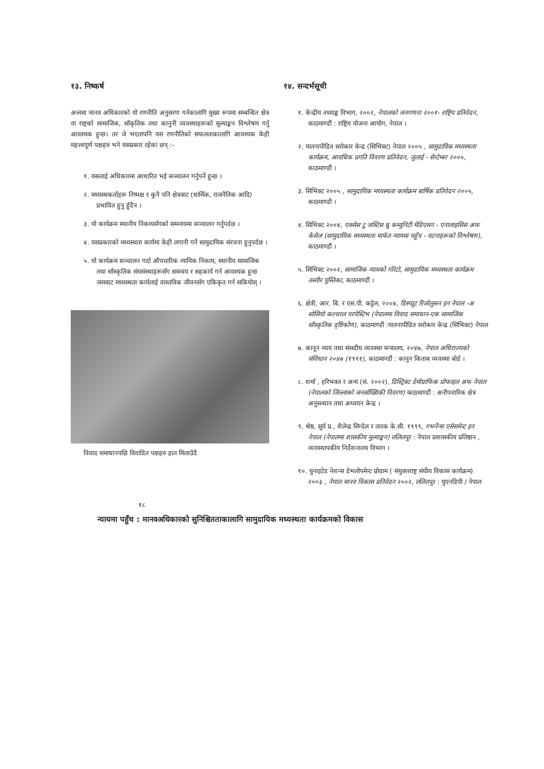१३. निष्कर्ष
अन्तमा मानव अधिकारको यो रणनीति अनुसरण गर्नकालागि मुख्य रूपमा सम्बन्धित क्षेत्र वा राष्ट्रको सामाजिक, साँकृतिक तथा कानुनी व्यवस्थाहरूको मूल्याङ्कन विश्लेषण गर्नु आवश्यक हुन्छ। तर जे भएतापनि यस रणनीतिको सफलताकालागि आवश्यक केही महत्त्वपूर्ण पक्षहरु भने यसप्रकार रहेका छन् :-
१. यसलाई अधिकारमा आधारित भई सञ्चालन गर्नुपर्ने हुन्छ ।
२. मध्यस्थकर्ताहरू निष्पक्ष र कुनै पनि क्षेत्रबाट (धार्मिक, राजनैतिक आदि) प्रभावित हुनु हुँदैन ।
३. यो कार्यक्रम स्थानीय निकायसँगको समन्वयमा सञ्चालन गर्नुपर्दछ ।
४. यसप्रकारको मध्यस्थता कार्यमा केही लगानी गर्ने सामुदायिक संरचना हुनुपर्दछ ।
५. यो कार्यक्रम सञ्चालन गर्दा औपचारिक न्यायिक निकाय, स्थानीय सामाजिक तथा साँस्कृतिक संघसंस्थाहरूसँग समन्वय र सहकार्य गर्न आवश्यक हुन्छ जसबाट मध्यस्थता कार्यलाई वास्तविक जीवनसँग एकिकृत गर्न सकियोस् ।
विवाद समाधानपछि विवादित पक्षहरु हात मिलाउँदै
१४. सन्दर्भसूची
१. केन्द्रीय तथ्याङ्क विभाग, २००२, नेपालको जनगणना २००१- राष्ट्रिय प्रतिवेदन, काठमाण्डौं : राष्ट्रिय योजना आयोग, नेपाल ।
२. यातनापीडित सरोकार केन्द्र (सिभिक्ट) नेपाल २००५ , सामुदायिक मध्यस्थता कार्यक्रम, आवधिक प्रगति विवरण प्रतिवेदन, जुलाई - सेप्टेम्बर २००५, काठमाण्डौं ।
३. सिभिक्ट २००५ , सामुदायिक मध्यस्थता कार्यक्रम बार्षिक प्रतिवेदन २००५, काठमाण्डौं ।
४. सिभिक्ट २००४, एक्सेस टु जस्टिस थ्रु कम्युनिटी मेडिएसन - एनालाइसिस अफ केसेज (सामुदायिक मध्यस्थता मार्फत न्यायमा पहुँच - घटनाहरूको विश्लेषण), काठमाण्डौं ।
५. सिभिक्ट २००२, सामाजिक न्यायको गोरेटो, सामुदायिक मध्यस्थता कार्यक्रम तस्वीर पुस्तिका, काठमाण्डौं ।
६. क्षेत्री, आर. बि. र एस.पी. कट्टेल, २००४, डिस्प्यूट रिजोलुसन इन नेपाल -अ सोसियो कल्चरल परपेस्टिभ (नेपालमा विवाद समाधान-एक सामाजिक साँस्कृतिक दृष्टिकोण), काठमाण्डौं :यातनापीडित सरोकार केन्द्र (सिभिक्ट) नेपाल
७. कानून न्याय तथा संसदीय व्यवस्था मन्त्रालय, २०४७, नेपाल अधिराज्यको संविधान २०४७ (१९९१), काठमाण्डौं : कानुन किताब व्यवस्था बोर्ड ।
८. शर्मा , हरिभक्त र अन्य (सं. २००२), डिस्ट्रिक्ट डेमोग्राफिक प्रोफाइल अफ नेपाल (नेपालको जिल्लाको जनसाँख्यिकी विवरण) काठमाण्डौं : अनौपचारिक क्षेत्र अनुसन्धान तथा अध्ययन केन्द्र ।
९. श्रेष्ठ, सूर्य प्र., शैलेन्द्र सिग्देल र तारक के.सी. १९९९, गभर्नेन्स एसेसमेन्ट इन नेपाल (नेपालमा शासकीय मुल्याङ्कन) ललितपुर : नेपाल प्रशासकीय प्रतिष्ठान , व्यवस्थापकीय निर्देशनालय विभाग ।
१०. युनाइटेड नेशन्स डेभलोपमेन्ट प्रोग्राम ( संयुक्तराष्ट्र संघीय विकास कार्यक्रम) २००३ , नेपाल मानव विकास प्रतिवेदन २००२, ललितपुर : युएनडिपी / नेपाल
१८
न्यायमा पहुँच : मानवअधिकारको सुनिश्चितताकालागि सामुदायिक मध्यस्थता कार्यक्रमको विकास